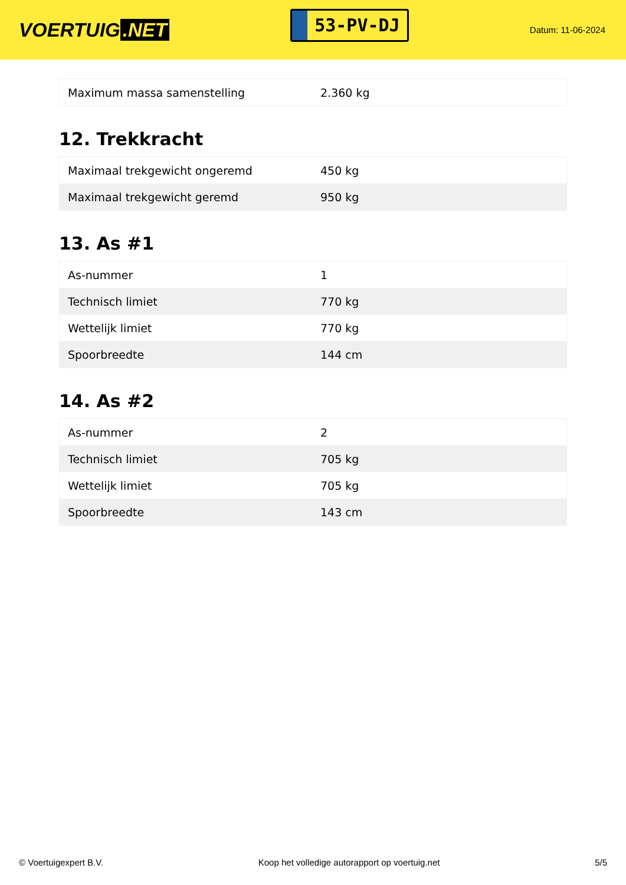VOERTUIG.NET
53-PV-DJ
Datum: 11-06-2024
| Maximum massa samenstelling | 2.360 kg |
12. Trekkracht
| Maximaal trekgewicht ongeremd | 450 kg |
| Maximaal trekgewicht geremd | 950 kg |
13. As #1
| As-nummer | 1 |
| Technisch limiet | 770 kg |
| Wettelijk limiet | 770 kg |
| Spoorbreedte | 144 cm |
14. As #2
| As-nummer | 2 |
| Technisch limiet | 705 kg |
| Wettelijk limiet | 705 kg |
| Spoorbreedte | 143 cm |
© Voertuigexpert B.V. Koop het volledige autorapport op voertuig.net 5/5